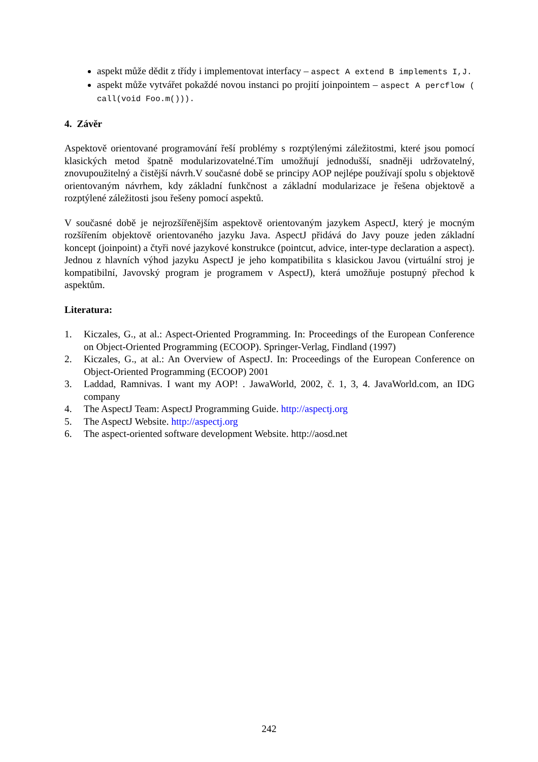aspekt může dědit z třídy i implementovat interfacy – aspect A extend B implements I,J.
aspekt může vytvářet pokaždé novou instanci po projití joinpointem – aspect A percflow ( call(void Foo.m())).
4. Závěr
Aspektově orientované programování řeší problémy s rozptýlenými záležitostmi, které jsou pomocí klasických metod špatně modularizovatelné.Tím umožňují jednodušší, snadněji udržovatelný, znovupoužitelný a čistější návrh.V současné době se principy AOP nejlépe používají spolu s objektově orientovaným návrhem, kdy základní funkčnost a základní modularizace je řešena objektově a rozptýlené záležitosti jsou řešeny pomocí aspektů.
V současné době je nejrozšířenějším aspektově orientovaným jazykem AspectJ, který je mocným rozšířením objektově orientovaného jazyku Java. AspectJ přidává do Javy pouze jeden základní koncept (joinpoint) a čtyři nové jazykové konstrukce (pointcut, advice, inter-type declaration a aspect). Jednou z hlavních výhod jazyku AspectJ je jeho kompatibilita s klasickou Javou (virtuální stroj je kompatibilní, Javovský program je programem v AspectJ), která umožňuje postupný přechod k aspektům.
Literatura:
1. Kiczales, G., at al.: Aspect-Oriented Programming. In: Proceedings of the European Conference on Object-Oriented Programming (ECOOP). Springer-Verlag, Findland (1997)
2. Kiczales, G., at al.: An Overview of AspectJ. In: Proceedings of the European Conference on Object-Oriented Programming (ECOOP) 2001
3. Laddad, Ramnivas. I want my AOP! . JawaWorld, 2002, č. 1, 3, 4. JavaWorld.com, an IDG company
4. The AspectJ Team: AspectJ Programming Guide. http://aspectj.org
5. The AspectJ Website. http://aspectj.org
6. The aspect-oriented software development Website. http://aosd.net
242